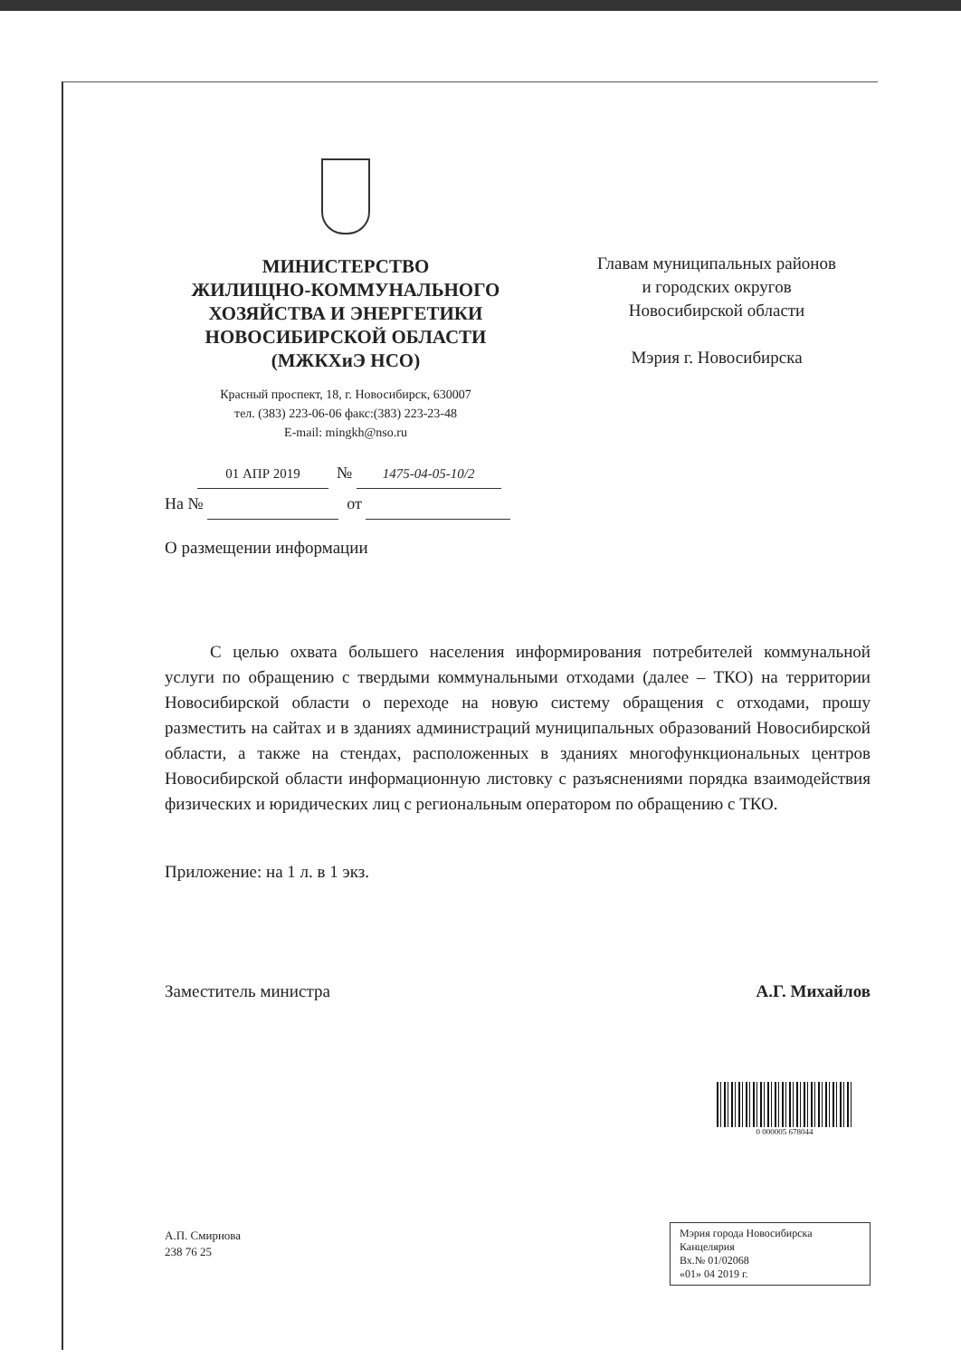МИНИСТЕРСТВО
ЖИЛИЩНО-КОММУНАЛЬНОГО
ХОЗЯЙСТВА И ЭНЕРГЕТИКИ
НОВОСИБИРСКОЙ ОБЛАСТИ
(МЖКХиЭ НСО)
Красный проспект, 18, г. Новосибирск, 630007
тел. (383) 223-06-06 факс:(383) 223-23-48
E-mail: mingkh@nso.ru
Главам муниципальных районов
и городских округов
Новосибирской области
Мэрия г. Новосибирска
01 АПР 2019 № 1475-04-05-10/2
На № от
О размещении информации
С целью охвата большего населения информирования потребителей коммунальной услуги по обращению с твердыми коммунальными отходами (далее – ТКО) на территории Новосибирской области о переходе на новую систему обращения с отходами, прошу разместить на сайтах и в зданиях администраций муниципальных образований Новосибирской области, а также на стендах, расположенных в зданиях многофункциональных центров Новосибирской области информационную листовку с разъяснениями порядка взаимодействия физических и юридических лиц с региональным оператором по обращению с ТКО.
Приложение: на 1 л. в 1 экз.
Заместитель министра А.Г. Михайлов
А.П. Смирнова
238 76 25
0 000005 678044
Мэрия города Новосибирска
Канцелярия
Вх.№ 01/02068
«01» 04 2019 г.